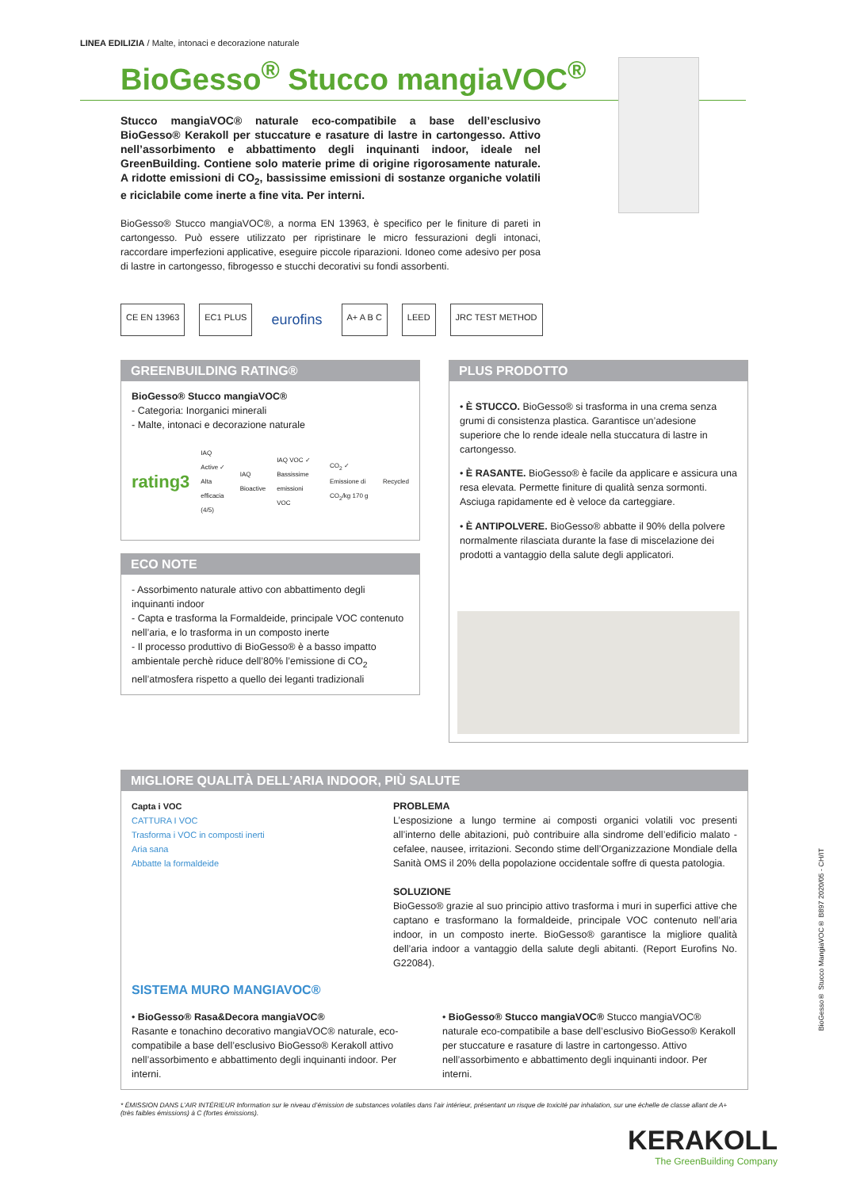LINEA EDILIZIA / Malte, intonaci e decorazione naturale
BioGesso<sup>®</sup> Stucco mangiaVOC<sup>®</sup>
Stucco mangiaVOC® naturale eco-compatibile a base dell’esclusivo BioGesso® Kerakoll per stuccature e rasature di lastre in cartongesso. Attivo nell’assorbimento e abbattimento degli inquinanti indoor, ideale nel GreenBuilding. Contiene solo materie prime di origine rigorosamente naturale. A ridotte emissioni di CO<sub>2</sub>, bassissime emissioni di sostanze organiche volatili e riciclabile come inerte a fine vita. Per interni.
BioGesso® Stucco mangiaVOC®, a norma EN 13963, è specifico per le finiture di pareti in cartongesso. Può essere utilizzato per ripristinare le micro fessurazioni degli intonaci, raccordare imperfezioni applicative, eseguire piccole riparazioni. Idoneo come adesivo per posa di lastre in cartongesso, fibrogesso e stucchi decorativi su fondi assorbenti.
CE EN 13963 EC1 PLUS eurofins A+ A B C LEED JRC TEST METHOD
GREENBUILDING RATING®
BioGesso® Stucco mangiaVOC®
- Categoria: Inorganici minerali
- Malte, intonaci e decorazione naturale
rating3 IAQ Active ✓
Alta efficacia (4/5) IAQ Bioactive IAQ VOC ✓
Bassissime emissioni VOC CO<sub>2</sub> ✓
Emissione di CO<sub>2</sub>/kg 170 g Recycled
ECO NOTE
- Assorbimento naturale attivo con abbattimento degli inquinanti indoor
- Capta e trasforma la Formaldeide, principale VOC contenuto nell’aria, e lo trasforma in un composto inerte
- Il processo produttivo di BioGesso® è a basso impatto ambientale perchè riduce dell’80% l’emissione di CO<sub>2</sub> nell’atmosfera rispetto a quello dei leganti tradizionali
PLUS PRODOTTO
• È STUCCO. BioGesso® si trasforma in una crema senza grumi di consistenza plastica. Garantisce un’adesione superiore che lo rende ideale nella stuccatura di lastre in cartongesso.
• È RASANTE. BioGesso® è facile da applicare e assicura una resa elevata. Permette finiture di qualità senza sormonti. Asciuga rapidamente ed è veloce da carteggiare.
• È ANTIPOLVERE. BioGesso® abbatte il 90% della polvere normalmente rilasciata durante la fase di miscelazione dei prodotti a vantaggio della salute degli applicatori.
MIGLIORE QUALITÀ DELL’ARIA INDOOR, PIÙ SALUTE
Capta i VOC
CATTURA I VOC
Trasforma i VOC in composti inerti
Aria sana
Abbatte la formaldeide
PROBLEMA
L’esposizione a lungo termine ai composti organici volatili voc presenti all’interno delle abitazioni, può contribuire alla sindrome dell’edificio malato -cefalee, nausee, irritazioni. Secondo stime dell’Organizzazione Mondiale della Sanità OMS il 20% della popolazione occidentale soffre di questa patologia.
SOLUZIONE
BioGesso® grazie al suo principio attivo trasforma i muri in superfici attive che captano e trasformano la formaldeide, principale VOC contenuto nell’aria indoor, in un composto inerte. BioGesso® garantisce la migliore qualità dell’aria indoor a vantaggio della salute degli abitanti. (Report Eurofins No. G22084).
SISTEMA MURO MANGIAVOC®
• BioGesso® Rasa&Decora mangiaVOC®
Rasante e tonachino decorativo mangiaVOC® naturale, eco-compatibile a base dell’esclusivo BioGesso® Kerakoll attivo nell’assorbimento e abbattimento degli inquinanti indoor. Per interni.
• BioGesso® Stucco mangiaVOC® Stucco mangiaVOC® naturale eco-compatibile a base dell’esclusivo BioGesso® Kerakoll per stuccature e rasature di lastre in cartongesso. Attivo nell’assorbimento e abbattimento degli inquinanti indoor. Per interni.
* ÉMISSION DANS L’AIR INTÉRIEUR Information sur le niveau d’émission de substances volatiles dans l’air intérieur, présentant un risque de toxicité par inhalation, sur une échelle de classe allant de A+ (très faibles émissions) à C (fortes émissions).
KERAKOLL
The GreenBuilding Company
BioGesso® Stucco MangiaVOC® B897 2020/05 - CH/IT